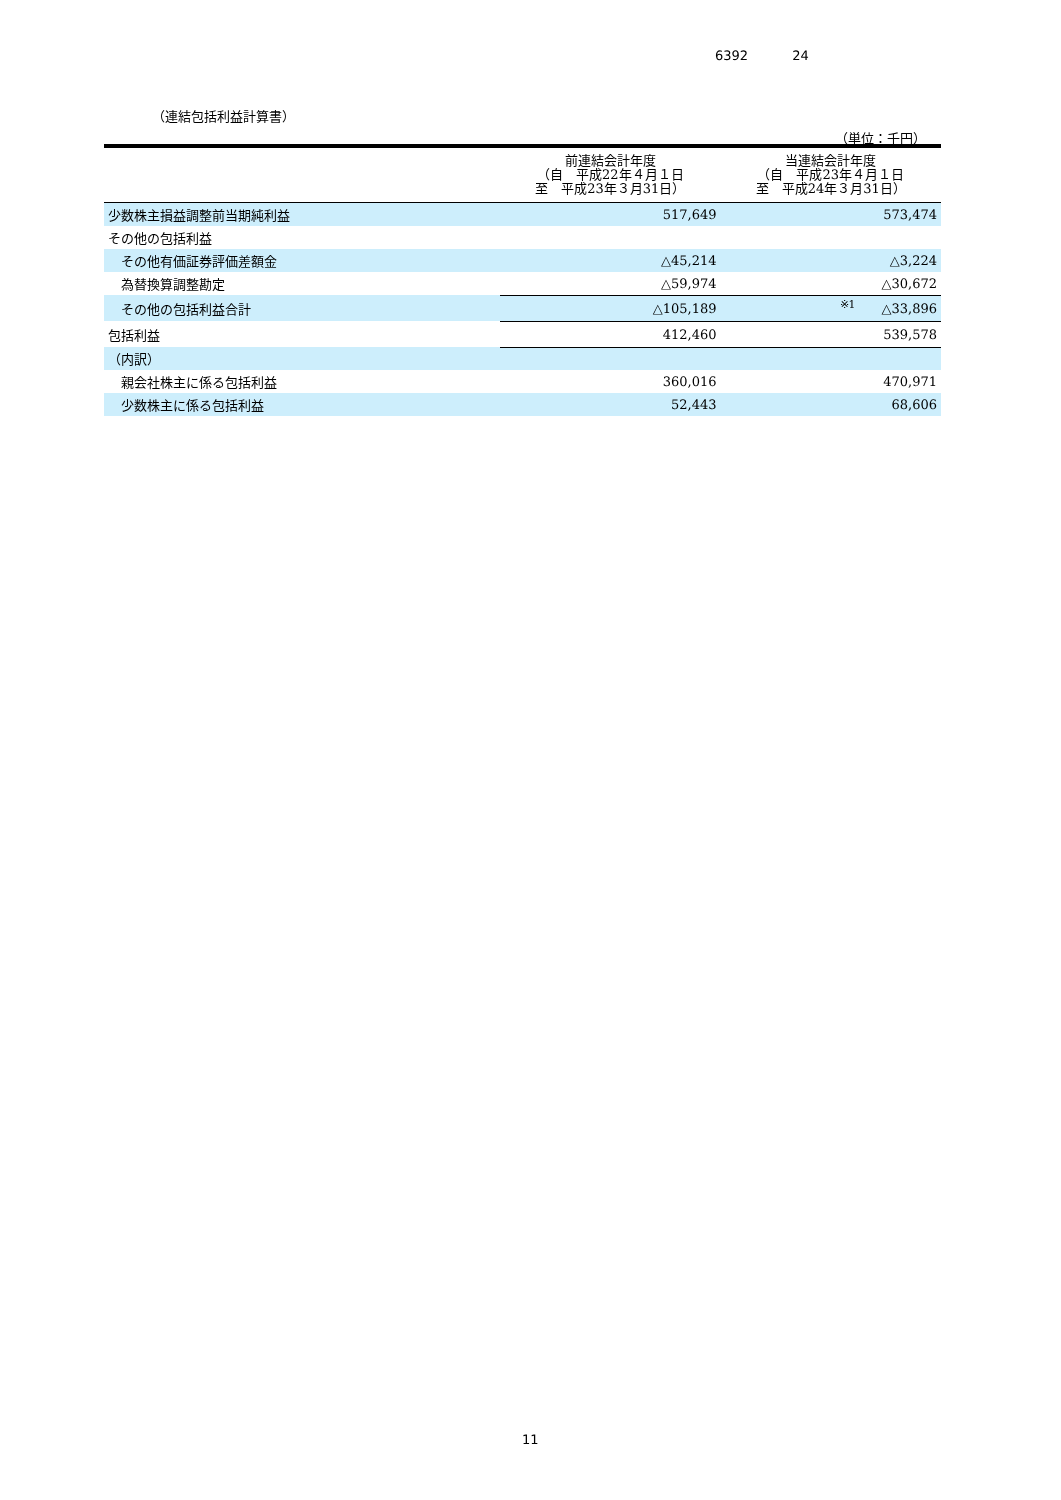6392 24
（連結包括利益計算書）
（単位：千円）
| | 前連結会計年度 （自 平成22年４月１日 至 平成23年３月31日） | 当連結会計年度 （自 平成23年４月１日 至 平成24年３月31日） |
| --- | --- | --- |
| 少数株主損益調整前当期純利益 | 517,649 | 573,474 |
| その他の包括利益 | | |
| その他有価証券評価差額金 | △45,214 | △3,224 |
| 為替換算調整勘定 | △59,974 | △30,672 |
| その他の包括利益合計 | △105,189 | <sup>※1</sup> △33,896 |
| 包括利益 | 412,460 | 539,578 |
| （内訳） | | |
| 親会社株主に係る包括利益 | 360,016 | 470,971 |
| 少数株主に係る包括利益 | 52,443 | 68,606 |
11